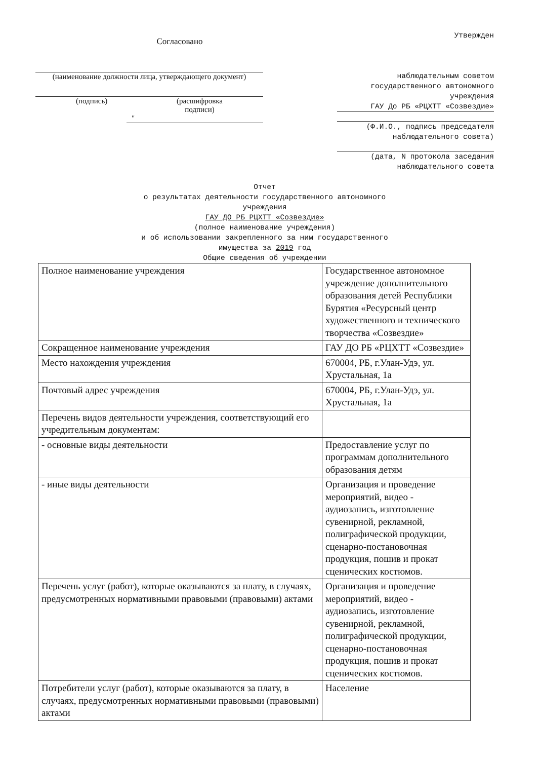Согласовано
(наименование должности лица, утверждающего документ)
(подпись) (расшифровка
подписи)
"
Утвержден
наблюдательным советом государственного автономного учреждения
ГАУ До РБ «РЦХТТ «Созвездие»
(Ф.И.О., подпись председателя наблюдательного совета)
(дата, N протокола заседания наблюдательного совета
Отчет
о результатах деятельности государственного автономного
учреждения
ГАУ ДО РБ РЦХТТ «Созвездие»
(полное наименование учреждения)
и об использовании закрепленного за ним государственного
имущества за 2019 год
Общие сведения об учреждении
| Полное наименование учреждения | Государственное автономное учреждение дополнительного образования детей Республики Бурятия «Ресурсный центр художественного и технического творчества «Созвездие» |
| Сокращенное наименование учреждения | ГАУ ДО РБ «РЦХТТ «Созвездие» |
| Место нахождения учреждения | 670004, РБ, г.Улан-Удэ, ул. Хрустальная, 1а |
| Почтовый адрес учреждения | 670004, РБ, г.Улан-Удэ, ул. Хрустальная, 1а |
| Перечень видов деятельности учреждения, соответствующий его учредительным документам: | |
| - основные виды деятельности | Предоставление услуг по программам дополнительного образования детям |
| - иные виды деятельности | Организация и проведение мероприятий, видео - аудиозапись, изготовление сувенирной, рекламной, полиграфической продукции, сценарно-постановочная продукция, пошив и прокат сценических костюмов. |
| Перечень услуг (работ), которые оказываются за плату, в случаях, предусмотренных нормативными правовыми (правовыми) актами | Организация и проведение мероприятий, видео - аудиозапись, изготовление сувенирной, рекламной, полиграфической продукции, сценарно-постановочная продукция, пошив и прокат сценических костюмов. |
| Потребители услуг (работ), которые оказываются за плату, в случаях, предусмотренных нормативными правовыми (правовыми) актами | Население |